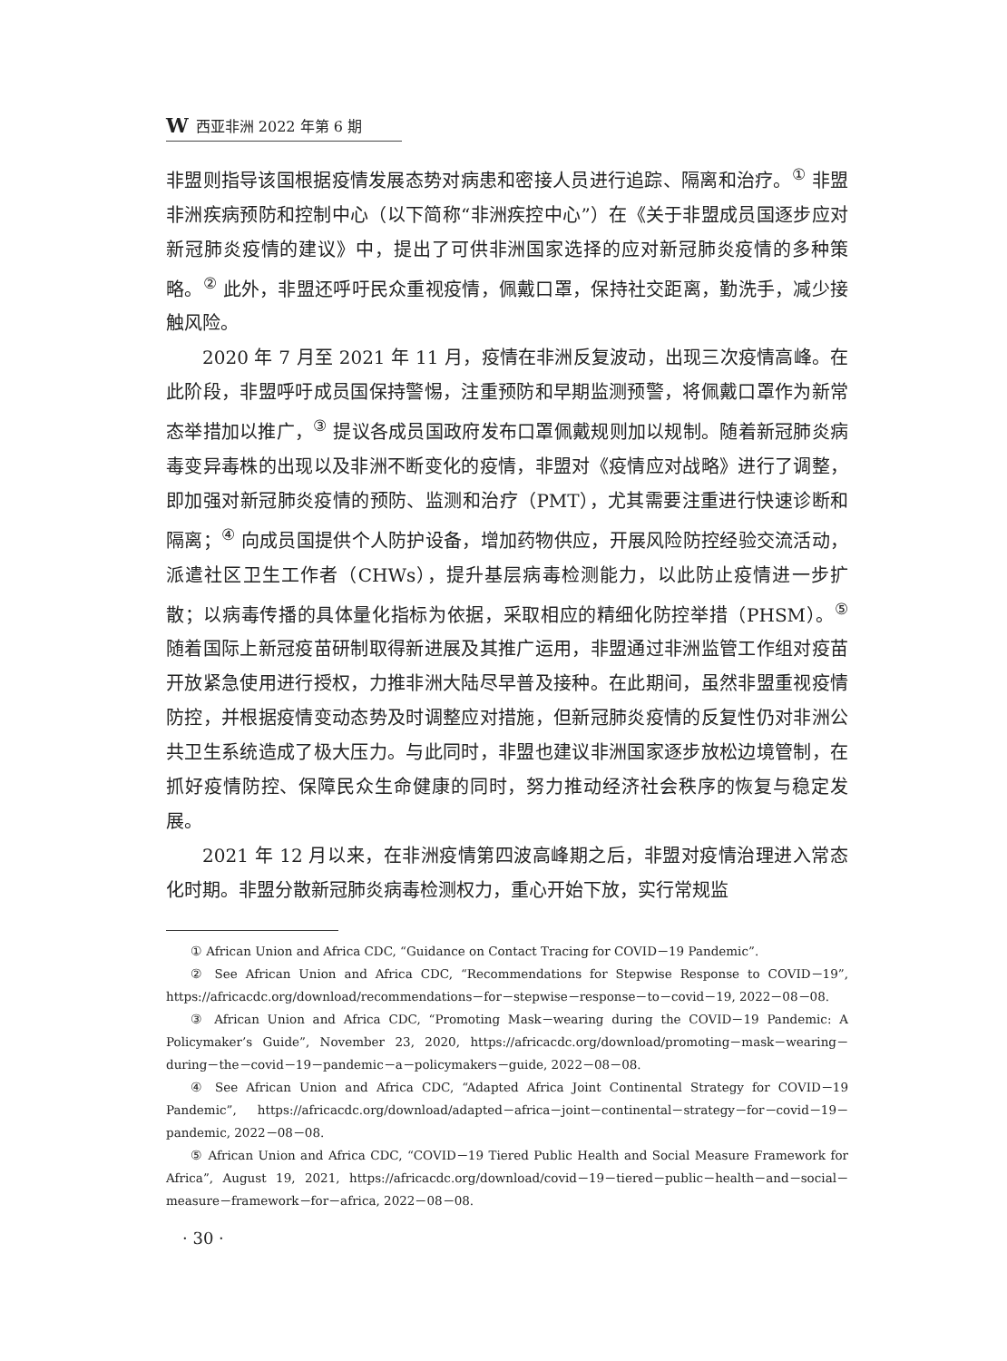W西亚非洲 2022 年第 6 期
非盟则指导该国根据疫情发展态势对病患和密接人员进行追踪、隔离和治疗。<sup>①</sup> 非盟非洲疾病预防和控制中心（以下简称“非洲疾控中心”）在《关于非盟成员国逐步应对新冠肺炎疫情的建议》中，提出了可供非洲国家选择的应对新冠肺炎疫情的多种策略。<sup>②</sup> 此外，非盟还呼吁民众重视疫情，佩戴口罩，保持社交距离，勤洗手，减少接触风险。
2020 年 7 月至 2021 年 11 月，疫情在非洲反复波动，出现三次疫情高峰。在此阶段，非盟呼吁成员国保持警惕，注重预防和早期监测预警，将佩戴口罩作为新常态举措加以推广，<sup>③</sup> 提议各成员国政府发布口罩佩戴规则加以规制。随着新冠肺炎病毒变异毒株的出现以及非洲不断变化的疫情，非盟对《疫情应对战略》进行了调整，即加强对新冠肺炎疫情的预防、监测和治疗（PMT），尤其需要注重进行快速诊断和隔离；<sup>④</sup> 向成员国提供个人防护设备，增加药物供应，开展风险防控经验交流活动，派遣社区卫生工作者（CHWs），提升基层病毒检测能力，以此防止疫情进一步扩散；以病毒传播的具体量化指标为依据，采取相应的精细化防控举措（PHSM）。<sup>⑤</sup> 随着国际上新冠疫苗研制取得新进展及其推广运用，非盟通过非洲监管工作组对疫苗开放紧急使用进行授权，力推非洲大陆尽早普及接种。在此期间，虽然非盟重视疫情防控，并根据疫情变动态势及时调整应对措施，但新冠肺炎疫情的反复性仍对非洲公共卫生系统造成了极大压力。与此同时，非盟也建议非洲国家逐步放松边境管制，在抓好疫情防控、保障民众生命健康的同时，努力推动经济社会秩序的恢复与稳定发展。
2021 年 12 月以来，在非洲疫情第四波高峰期之后，非盟对疫情治理进入常态化时期。非盟分散新冠肺炎病毒检测权力，重心开始下放，实行常规监
① African Union and Africa CDC, “Guidance on Contact Tracing for COVID－19 Pandemic”.
② See African Union and Africa CDC, “Recommendations for Stepwise Response to COVID－19”, https://africacdc.org/download/recommendations－for－stepwise－response－to－covid－19, 2022－08－08.
③ African Union and Africa CDC, “Promoting Mask－wearing during the COVID－19 Pandemic: A Policymaker’s Guide”, November 23, 2020, https://africacdc.org/download/promoting－mask－wearing－during－the－covid－19－pandemic－a－policymakers－guide, 2022－08－08.
④ See African Union and Africa CDC, “Adapted Africa Joint Continental Strategy for COVID－19 Pandemic”, https://africacdc.org/download/adapted－africa－joint－continental－strategy－for－covid－19－pandemic, 2022－08－08.
⑤ African Union and Africa CDC, “COVID－19 Tiered Public Health and Social Measure Framework for Africa”, August 19, 2021, https://africacdc.org/download/covid－19－tiered－public－health－and－social－measure－framework－for－africa, 2022－08－08.
· 30 ·